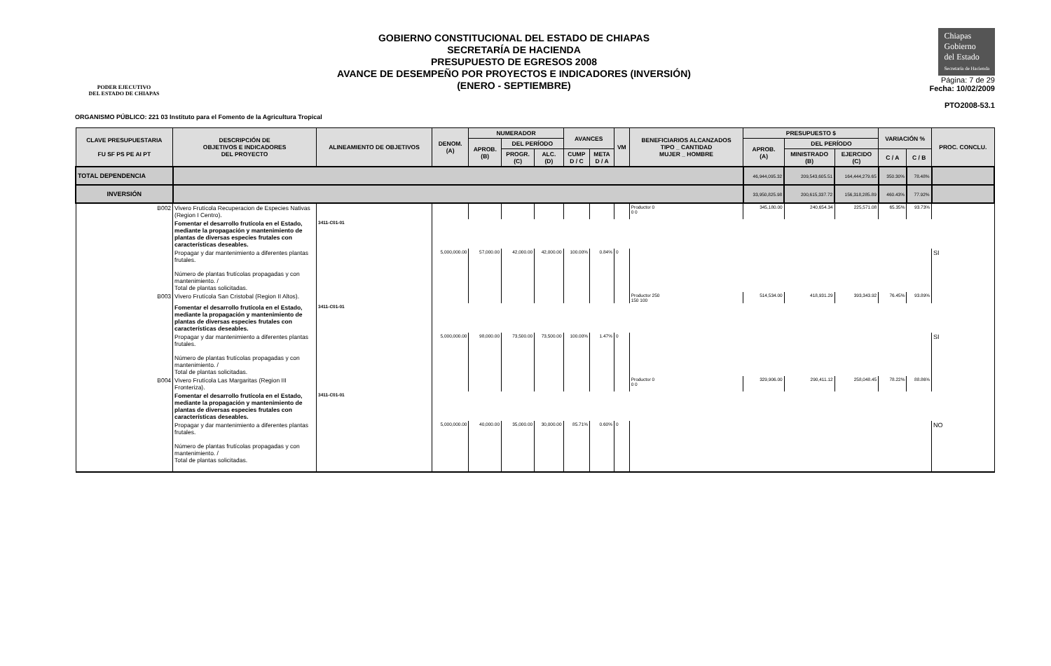PODER EJECUTIVO
DEL ESTADO DE CHIAPAS
GOBIERNO CONSTITUCIONAL DEL ESTADO DE CHIAPAS
SECRETARÍA DE HACIENDA
PRESUPUESTO DE EGRESOS 2008
AVANCE DE DESEMPEÑO POR PROYECTOS E INDICADORES (INVERSIÓN)
(ENERO - SEPTIEMBRE)
Chiapas
Gobierno
del Estado
Secretaría de Hacienda
Página: 7 de 29
Fecha: 10/02/2009
PTO2008-53.1
ORGANISMO PÚBLICO: 221 03 Instituto para el Fomento de la Agricultura Tropical
| CLAVE PRESUPUESTARIA FU SF PS PE AI PT | DESCRIPCIÓN DE OBJETIVOS E INDICADORES DEL PROYECTO | ALINEAMIENTO DE OBJETIVOS | DENOM. (A) | NUMERADOR | | | AVANCES | | VM | BENEFICIARIOS ALCANZADOS TIPO _ CANTIDAD MUJER _ HOMBRE | PRESUPUESTO $ | | | VARIACIÓN % | | PROC. CONCLU. |
| --- | --- | --- | --- | --- | --- | --- | --- | --- | --- | --- | --- | --- | --- | --- | --- | --- |
| | | | | APROB. (B) | DEL PERÍODO | | | | | | APROB. (A) | DEL PERÍODO | | | | |
| | | | | | PROGR. (C) | ALC. (D) | CUMP D / C | META D / A | | | | MINISTRADO (B) | EJERCIDO (C) | C / A | C / B | |
| TOTAL DEPENDENCIA | | | | | | | | | | | 46,944,095.32 | 209,543,605.51 | 164,444,279.65 | 350.30% | 78.48% | |
| INVERSIÓN | | | | | | | | | | | 33,950,825.98 | 200,615,337.72 | 156,318,285.89 | 460.43% | 77.92% | |
| B002 | Vivero Frutícola Recuperacion de Especies Nativas (Region I Centro). | | | | | | | | | Productor 0 0 0 | 345,180.00 | 240,654.34 | 225,571.08 | 65.35% | 93.73% | |
| | Fomentar el desarrollo frutícola en el Estado, mediante la propagación y mantenimiento de plantas de diversas especies frutales con características deseables. | 3411-C01-01 | | | | | | | | | | | | | | |
| | Propagar y dar mantenimiento a diferentes plantas frutales. Número de plantas frutícolas propagadas y con mantenimiento. / Total de plantas solicitadas. | | 5,000,000.00 | 57,000.00 | 42,000.00 | 42,000.00 | 100.00% | 0.84% | 0 | | | | | | | SI |
| B003 | Vivero Frutícola San Cristobal (Region II Altos). | | | | | | | | | Productor 250 150 100 | 514,534.00 | 418,931.29 | 393,343.92 | 76.45% | 93.89% | |
| | Fomentar el desarrollo frutícola en el Estado, mediante la propagación y mantenimiento de plantas de diversas especies frutales con características deseables. | 3411-C01-01 | | | | | | | | | | | | | | |
| | Propagar y dar mantenimiento a diferentes plantas frutales. Número de plantas frutícolas propagadas y con mantenimiento. / Total de plantas solicitadas. | | 5,000,000.00 | 98,000.00 | 73,500.00 | 73,500.00 | 100.00% | 1.47% | 0 | | | | | | | SI |
| B004 | Vivero Frutícola Las Margaritas (Region III Fronteriza). | | | | | | | | | Productor 0 0 0 | 329,906.00 | 290,411.12 | 258,048.45 | 78.22% | 88.86% | |
| | Fomentar el desarrollo frutícola en el Estado, mediante la propagación y mantenimiento de plantas de diversas especies frutales con características deseables. | 3411-C01-01 | | | | | | | | | | | | | | |
| | Propagar y dar mantenimiento a diferentes plantas frutales. Número de plantas frutícolas propagadas y con mantenimiento. / Total de plantas solicitadas. | | 5,000,000.00 | 40,000.00 | 35,000.00 | 30,000.00 | 85.71% | 0.60% | 0 | | | | | | | NO |